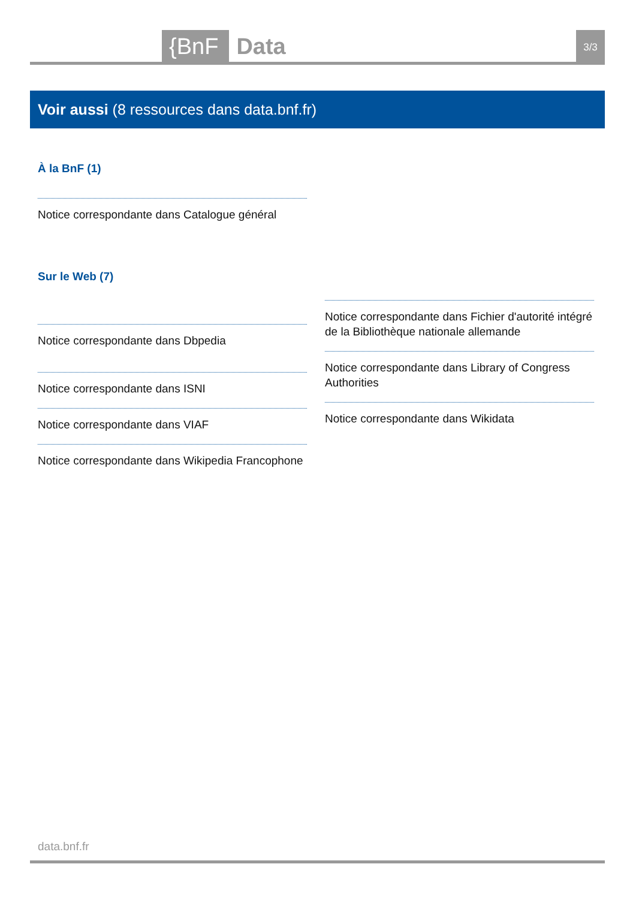{BnF Data 3/3
Voir aussi (8 ressources dans data.bnf.fr)
À la BnF (1)
Notice correspondante dans Catalogue général
Sur le Web (7)
Notice correspondante dans Dbpedia
Notice correspondante dans ISNI
Notice correspondante dans VIAF
Notice correspondante dans Wikipedia Francophone
Notice correspondante dans Fichier d'autorité intégré de la Bibliothèque nationale allemande
Notice correspondante dans Library of Congress Authorities
Notice correspondante dans Wikidata
data.bnf.fr